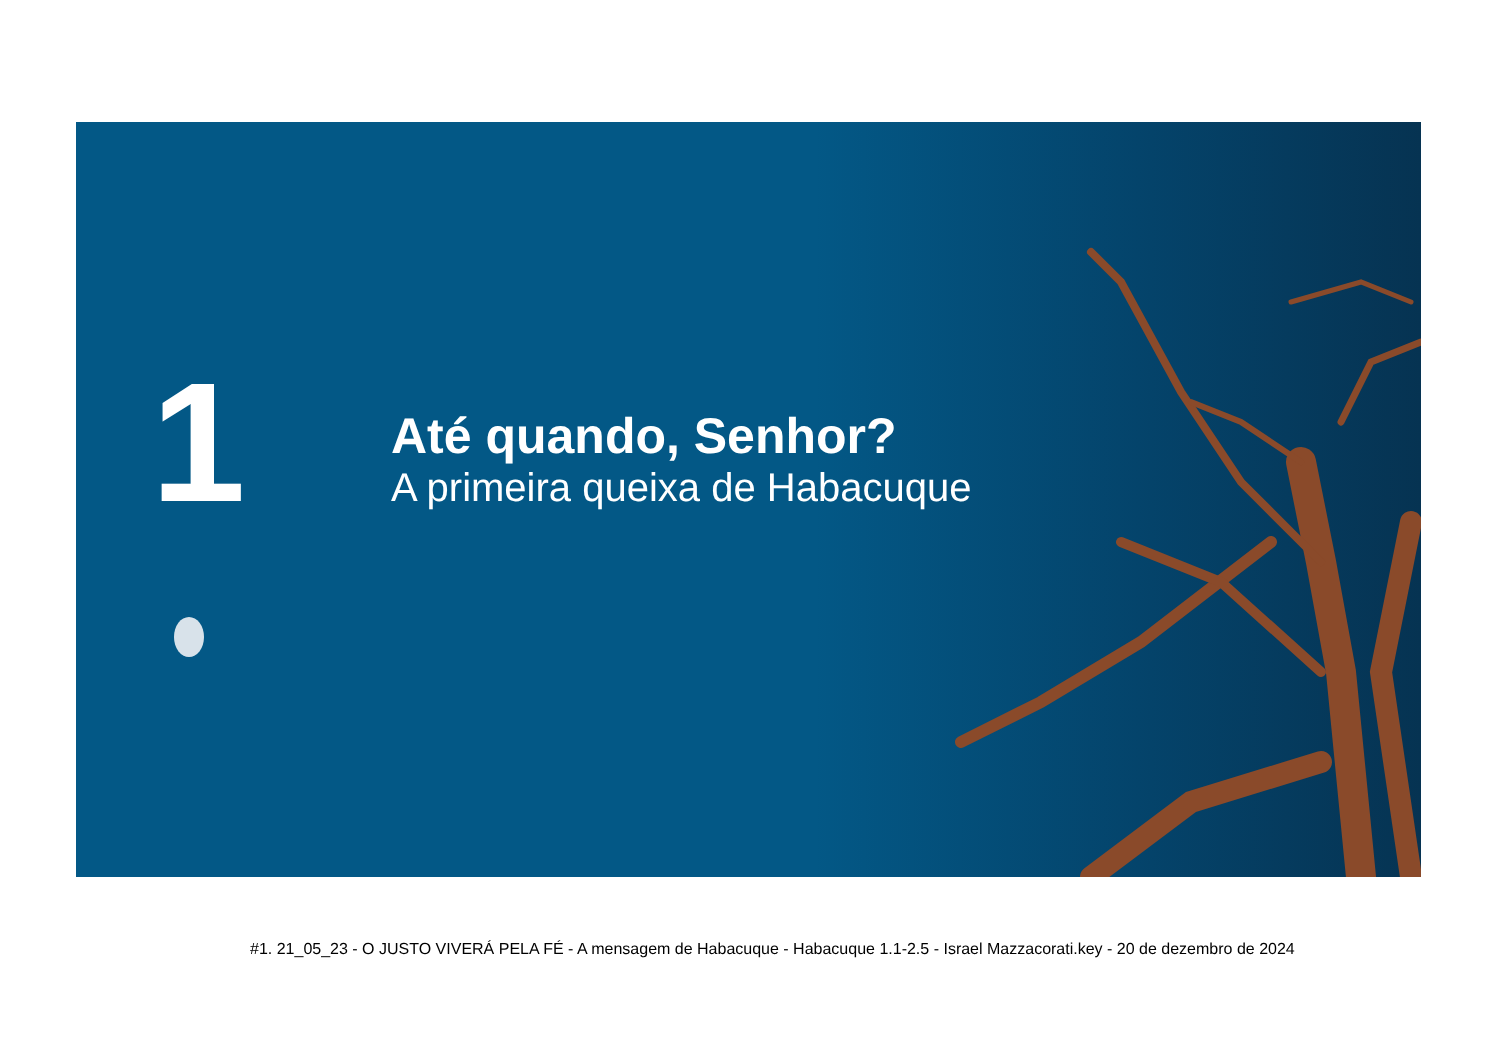1
Até quando, Senhor?
A primeira queixa de Habacuque
#1. 21_05_23 - O JUSTO VIVERÁ PELA FÉ - A mensagem de Habacuque - Habacuque 1.1-2.5 - Israel Mazzacorati.key - 20 de dezembro de 2024